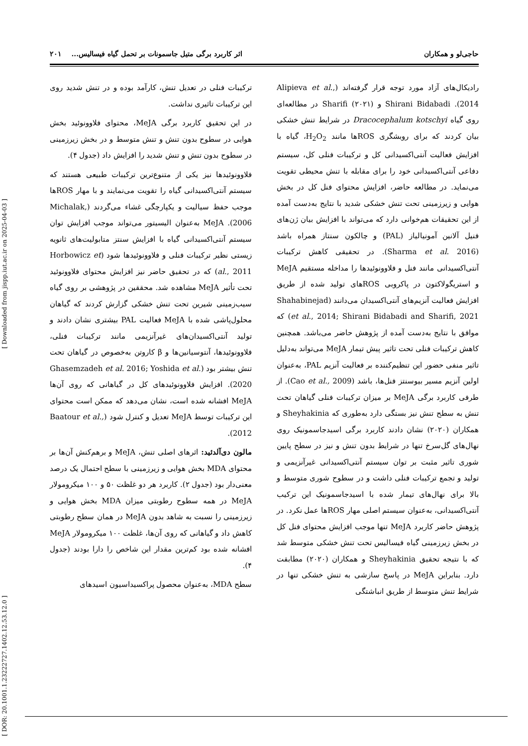حاجی‌لو و همکاران اثر کاربرد برگی متیل جاسمونات بر تحمل گیاه فیسالیس... ۲۰۱
رادیکال‌های آزاد مورد توجه قرار گرفته‌اند (Alipieva et al., 2014). Shirani Bidabadi و Sharifi (۲۰۲۱) در مطالعه‌ای روی گیاه Dracocephalum kotschyi در شرایط تنش خشکی بیان کردند که برای روبشگری ROSها مانند H<sub>2</sub>O<sub>2</sub>، گیاه با افزایش فعالیت آنتی‌اکسیدانی کل و ترکیبات فنلی کل، سیستم دفاعی آنتی‌اکسیدانی خود را برای مقابله با تنش محیطی تقویت می‌نماید. در مطالعه حاضر، افزایش محتوای فنل کل در بخش هوایی و زیرزمینی تحت تنش خشکی شدید با نتایج به‌دست آمده از این تحقیقات هم‌خوانی دارد که می‌تواند با افزایش بیان ژن‌های فنیل آلانین آمونیالیاز (PAL) و چالکون سنتاز همراه باشد (Sharma et al. 2016). در تحقیقی کاهش ترکیبات آنتی‌اکسیدانی مانند فنل و فلاوونوئیدها را مداخله مستقیم MeJA و استریگولاکتون در پاکروبی ROSهای تولید شده از طریق افزایش فعالیت آنزیم‌های آنتی‌اکسیدان می‌دانند (Shahabinejad et al., 2014; Shirani Bidabadi and Sharifi, 2021) که موافق با نتایج به‌دست آمده از پژوهش حاضر می‌باشد. همچنین کاهش ترکیبات فنلی تحت تاثیر پیش تیمار MeJA می‌تواند به‌دلیل تاثیر منفی حضور این تنظیم‌کننده بر فعالیت آنزیم PAL، به‌عنوان اولین آنزیم مسیر بیوسنتز فنل‌ها، باشد (Cao et al., 2009). از طرفی کاربرد برگی MeJA بر میزان ترکیبات فنلی گیاهان تحت تنش به سطح تنش نیز بستگی دارد به‌طوری که Sheyhakinia و همکاران (۲۰۲۰) نشان دادند کاربرد برگی اسیدجاسمونیک روی نهال‌های گل‌سرخ تنها در شرایط بدون تنش و نیز در سطح پایین شوری تاثیر مثبت بر توان سیستم آنتی‌اکسیدانی غیرآنزیمی و تولید و تجمع ترکیبات فنلی داشت و در سطوح شوری متوسط و بالا برای نهال‌های تیمار شده با اسیدجاسمونیک این ترکیب آنتی‌اکسیدانی، به‌عنوان سیستم اصلی مهار ROSها عمل نکرد. در پژوهش حاضر کاربرد MeJA تنها موجب افزایش محتوای فنل کل در بخش زیرزمینی گیاه فیسالیس تحت تنش خشکی متوسط شد که با نتیجه تحقیق Sheyhakinia و همکاران (۲۰۲۰) مطابقت دارد. بنابراین MeJA در پاسخ سازشی به تنش خشکی تنها در شرایط تنش متوسط از طریق انباشتگی
ترکیبات فنلی در تعدیل تنش، کارآمد بوده و در تنش شدید روی این ترکیبات تاثیری نداشت.
در این تحقیق کاربرد برگی MeJA، محتوای فلاوونوئید بخش هوایی در سطوح بدون تنش و تنش متوسط و در بخش زیرزمینی در سطوح بدون تنش و تنش شدید را افزایش داد (جدول ۴).
فلاوونوئیدها نیز یکی از متنوع‌ترین ترکیبات طبیعی هستند که سیستم آنتی‌اکسیدانی گیاه را تقویت می‌نمایند و با مهار ROSها موجب حفظ سیالیت و یکپارچگی غشاء می‌گردند (Michalak, 2006). MeJA به‌عنوان الیسیتور می‌تواند موجب افزایش توان سیستم آنتی‌اکسیدانی گیاه با افزایش سنتز متابولیت‌های ثانویه زیستی نظیر ترکیبات فنلی و فلاوونوئیدها شود (Horbowicz et al., 2011) که در تحقیق حاضر نیز افزایش محتوای فلاوونوئید تحت تأثیر MeJA مشاهده شد. محققین در پژوهشی بر روی گیاه سیب‌زمینی شیرین تحت تنش خشکی گزارش کردند که گیاهان محلول‌پاشی شده با MeJA فعالیت PAL بیشتری نشان دادند و تولید آنتی‌اکسیدان‌های غیرآنزیمی مانند ترکیبات فنلی، فلاوونوئیدها، آنتوسیانین‌ها و β کاروتن به‌خصوص در گیاهان تحت تنش بیشتر بود (Ghasemzadeh et al. 2016; Yoshida et al. 2020). افزایش فلاوونوئیدهای کل در گیاهانی که روی آن‌ها MeJA افشانه شده است، نشان می‌دهد که ممکن است محتوای این ترکیبات توسط MeJA تعدیل و کنترل شود (Baatour et al., 2012).
مالون دی‌آلدئید: اثرهای اصلی تنش، MeJA و برهم‌کنش آن‌ها بر محتوای MDA بخش هوایی و زیرزمینی با سطح احتمال یک درصد معنی‌دار بود (جدول ۲). کاربرد هر دو غلظت ۵۰ و ۱۰۰ میکرومولار MeJA در همه سطوح رطوبتی میزان MDA بخش هوایی و زیرزمینی را نسبت به شاهد بدون MeJA در همان سطح رطوبتی کاهش داد و گیاهانی که روی آن‌ها، غلظت ۱۰۰ میکرومولار MeJA افشانه شده بود کم‌ترین مقدار این شاخص را دارا بودند (جدول ۴).
سطح MDA، به‌عنوان محصول پراکسیداسیون اسیدهای
[ DOR: 20.1001.1.23222727.1402.12.53.12.0 ] [ Downloaded from jispp.iut.ac.ir on 2025-04-03 ]